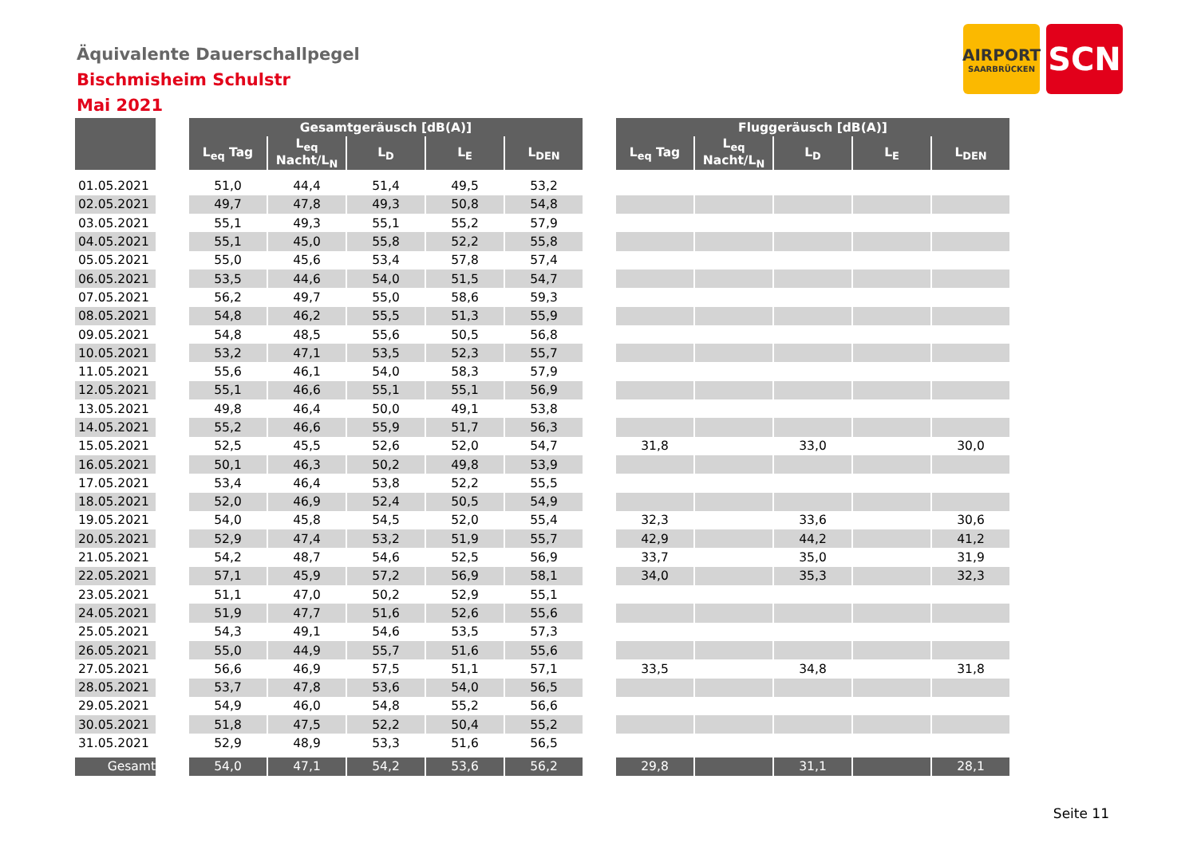Äquivalente Dauerschallpegel
Bischmisheim Schulstr
Mai 2021
AIRPORT
SAARBRÜCKEN
SCN
| | | Gesamtgeräusch [dB(A)] | | | | | | Fluggeräusch [dB(A)] | | | | |
| | | L<sub>eq</sub> Tag | L<sub>eq</sub> Nacht/L<sub>N</sub> | L<sub>D</sub> | L<sub>E</sub> | L<sub>DEN</sub> | | L<sub>eq</sub> Tag | L<sub>eq</sub> Nacht/L<sub>N</sub> | L<sub>D</sub> | L<sub>E</sub> | L<sub>DEN</sub> |
| 01.05.2021 | | 51,0 | 44,4 | 51,4 | 49,5 | 53,2 | | | | | | |
| 02.05.2021 | | 49,7 | 47,8 | 49,3 | 50,8 | 54,8 | | | | | | |
| 03.05.2021 | | 55,1 | 49,3 | 55,1 | 55,2 | 57,9 | | | | | | |
| 04.05.2021 | | 55,1 | 45,0 | 55,8 | 52,2 | 55,8 | | | | | | |
| 05.05.2021 | | 55,0 | 45,6 | 53,4 | 57,8 | 57,4 | | | | | | |
| 06.05.2021 | | 53,5 | 44,6 | 54,0 | 51,5 | 54,7 | | | | | | |
| 07.05.2021 | | 56,2 | 49,7 | 55,0 | 58,6 | 59,3 | | | | | | |
| 08.05.2021 | | 54,8 | 46,2 | 55,5 | 51,3 | 55,9 | | | | | | |
| 09.05.2021 | | 54,8 | 48,5 | 55,6 | 50,5 | 56,8 | | | | | | |
| 10.05.2021 | | 53,2 | 47,1 | 53,5 | 52,3 | 55,7 | | | | | | |
| 11.05.2021 | | 55,6 | 46,1 | 54,0 | 58,3 | 57,9 | | | | | | |
| 12.05.2021 | | 55,1 | 46,6 | 55,1 | 55,1 | 56,9 | | | | | | |
| 13.05.2021 | | 49,8 | 46,4 | 50,0 | 49,1 | 53,8 | | | | | | |
| 14.05.2021 | | 55,2 | 46,6 | 55,9 | 51,7 | 56,3 | | | | | | |
| 15.05.2021 | | 52,5 | 45,5 | 52,6 | 52,0 | 54,7 | | 31,8 | | 33,0 | | 30,0 |
| 16.05.2021 | | 50,1 | 46,3 | 50,2 | 49,8 | 53,9 | | | | | | |
| 17.05.2021 | | 53,4 | 46,4 | 53,8 | 52,2 | 55,5 | | | | | | |
| 18.05.2021 | | 52,0 | 46,9 | 52,4 | 50,5 | 54,9 | | | | | | |
| 19.05.2021 | | 54,0 | 45,8 | 54,5 | 52,0 | 55,4 | | 32,3 | | 33,6 | | 30,6 |
| 20.05.2021 | | 52,9 | 47,4 | 53,2 | 51,9 | 55,7 | | 42,9 | | 44,2 | | 41,2 |
| 21.05.2021 | | 54,2 | 48,7 | 54,6 | 52,5 | 56,9 | | 33,7 | | 35,0 | | 31,9 |
| 22.05.2021 | | 57,1 | 45,9 | 57,2 | 56,9 | 58,1 | | 34,0 | | 35,3 | | 32,3 |
| 23.05.2021 | | 51,1 | 47,0 | 50,2 | 52,9 | 55,1 | | | | | | |
| 24.05.2021 | | 51,9 | 47,7 | 51,6 | 52,6 | 55,6 | | | | | | |
| 25.05.2021 | | 54,3 | 49,1 | 54,6 | 53,5 | 57,3 | | | | | | |
| 26.05.2021 | | 55,0 | 44,9 | 55,7 | 51,6 | 55,6 | | | | | | |
| 27.05.2021 | | 56,6 | 46,9 | 57,5 | 51,1 | 57,1 | | 33,5 | | 34,8 | | 31,8 |
| 28.05.2021 | | 53,7 | 47,8 | 53,6 | 54,0 | 56,5 | | | | | | |
| 29.05.2021 | | 54,9 | 46,0 | 54,8 | 55,2 | 56,6 | | | | | | |
| 30.05.2021 | | 51,8 | 47,5 | 52,2 | 50,4 | 55,2 | | | | | | |
| 31.05.2021 | | 52,9 | 48,9 | 53,3 | 51,6 | 56,5 | | | | | | |
| Gesamt | | 54,0 | 47,1 | 54,2 | 53,6 | 56,2 | | 29,8 | | 31,1 | | 28,1 |
Seite 11